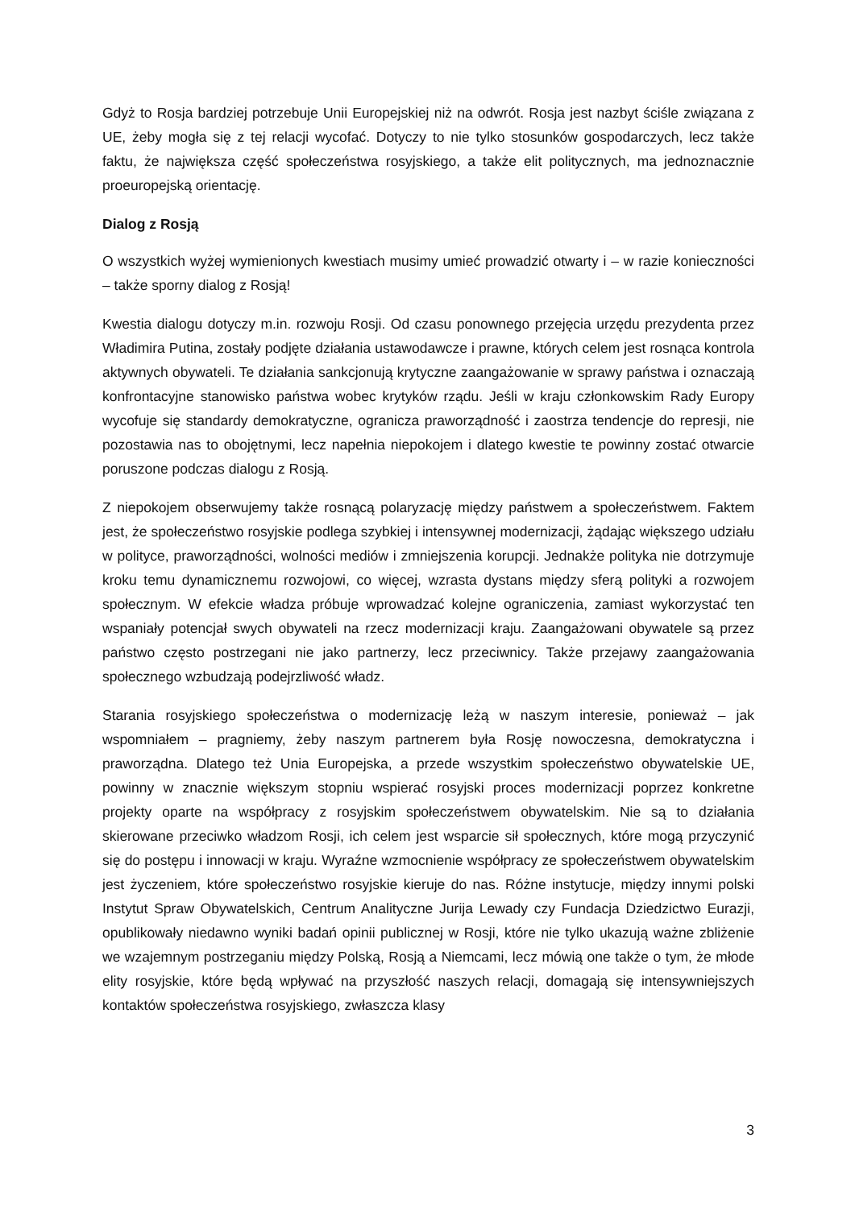Gdyż to Rosja bardziej potrzebuje Unii Europejskiej niż na odwrót. Rosja jest nazbyt ściśle związana z UE, żeby mogła się z tej relacji wycofać. Dotyczy to nie tylko stosunków gospodarczych, lecz także faktu, że największa część społeczeństwa rosyjskiego, a także elit politycznych, ma jednoznacznie proeuropejską orientację.
Dialog z Rosją
O wszystkich wyżej wymienionych kwestiach musimy umieć prowadzić otwarty i – w razie konieczności – także sporny dialog z Rosją!
Kwestia dialogu dotyczy m.in. rozwoju Rosji. Od czasu ponownego przejęcia urzędu prezydenta przez Władimira Putina, zostały podjęte działania ustawodawcze i prawne, których celem jest rosnąca kontrola aktywnych obywateli. Te działania sankcjonują krytyczne zaangażowanie w sprawy państwa i oznaczają konfrontacyjne stanowisko państwa wobec krytyków rządu. Jeśli w kraju członkowskim Rady Europy wycofuje się standardy demokratyczne, ogranicza praworządność i zaostrza tendencje do represji, nie pozostawia nas to obojętnymi, lecz napełnia niepokojem i dlatego kwestie te powinny zostać otwarcie poruszone podczas dialogu z Rosją.
Z niepokojem obserwujemy także rosnącą polaryzację między państwem a społeczeństwem. Faktem jest, że społeczeństwo rosyjskie podlega szybkiej i intensywnej modernizacji, żądając większego udziału w polityce, praworządności, wolności mediów i zmniejszenia korupcji. Jednakże polityka nie dotrzymuje kroku temu dynamicznemu rozwojowi, co więcej, wzrasta dystans między sferą polityki a rozwojem społecznym. W efekcie władza próbuje wprowadzać kolejne ograniczenia, zamiast wykorzystać ten wspaniały potencjał swych obywateli na rzecz modernizacji kraju. Zaangażowani obywatele są przez państwo często postrzegani nie jako partnerzy, lecz przeciwnicy. Także przejawy zaangażowania społecznego wzbudzają podejrzliwość władz.
Starania rosyjskiego społeczeństwa o modernizację leżą w naszym interesie, ponieważ – jak wspomniałem – pragniemy, żeby naszym partnerem była Rosję nowoczesna, demokratyczna i praworządna. Dlatego też Unia Europejska, a przede wszystkim społeczeństwo obywatelskie UE, powinny w znacznie większym stopniu wspierać rosyjski proces modernizacji poprzez konkretne projekty oparte na współpracy z rosyjskim społeczeństwem obywatelskim. Nie są to działania skierowane przeciwko władzom Rosji, ich celem jest wsparcie sił społecznych, które mogą przyczynić się do postępu i innowacji w kraju. Wyraźne wzmocnienie współpracy ze społeczeństwem obywatelskim jest życzeniem, które społeczeństwo rosyjskie kieruje do nas. Różne instytucje, między innymi polski Instytut Spraw Obywatelskich, Centrum Analityczne Jurija Lewady czy Fundacja Dziedzictwo Eurazji, opublikowały niedawno wyniki badań opinii publicznej w Rosji, które nie tylko ukazują ważne zbliżenie we wzajemnym postrzeganiu między Polską, Rosją a Niemcami, lecz mówią one także o tym, że młode elity rosyjskie, które będą wpływać na przyszłość naszych relacji, domagają się intensywniejszych kontaktów społeczeństwa rosyjskiego, zwłaszcza klasy
3